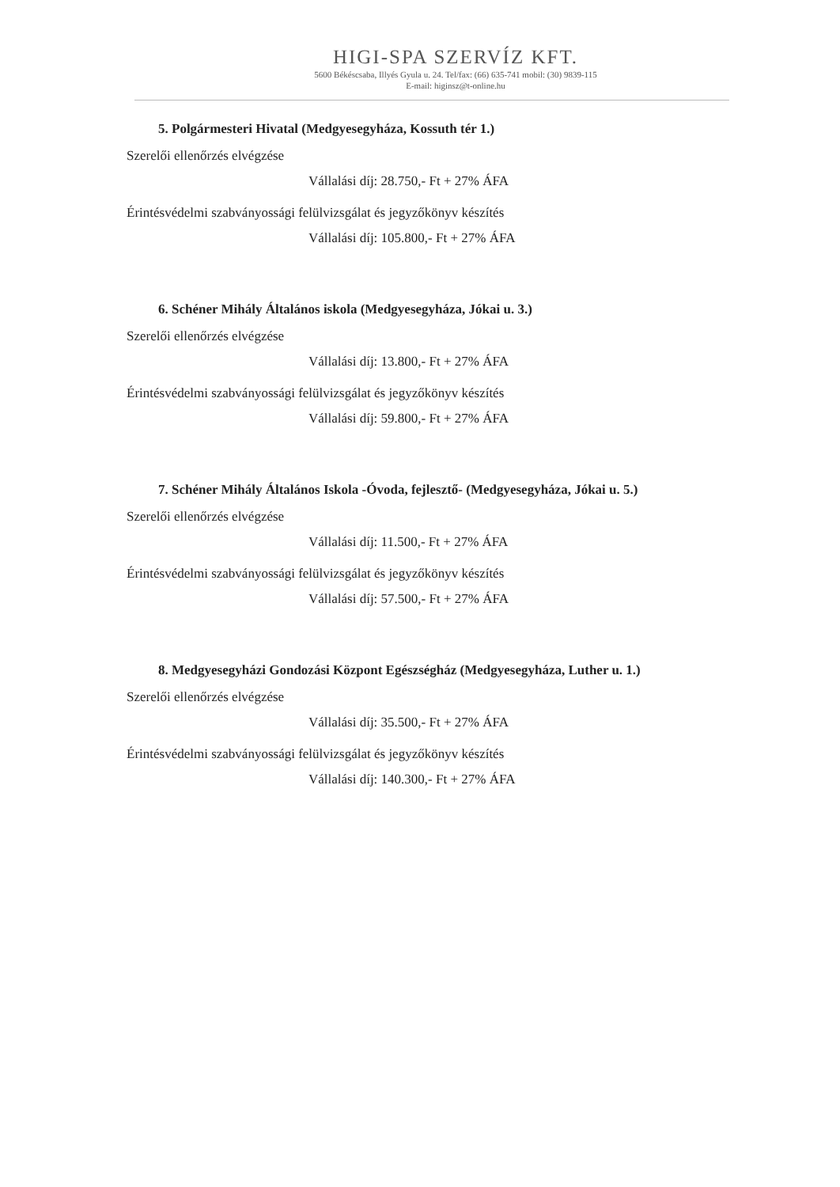HIGI-SPA SZERVÍZ KFT.
5600 Békéscsaba, Illyés Gyula u. 24. Tel/fax: (66) 635-741 mobil: (30) 9839-115
E-mail: higinsz@t-online.hu
5. Polgármesteri Hivatal (Medgyesegyháza, Kossuth tér 1.)
Szerelői ellenőrzés elvégzése
Vállalási díj: 28.750,- Ft + 27% ÁFA
Érintésvédelmi szabványossági felülvizsgálat és jegyzőkönyv készítés
Vállalási díj: 105.800,- Ft + 27% ÁFA
6. Schéner Mihály Általános iskola (Medgyesegyháza, Jókai u. 3.)
Szerelői ellenőrzés elvégzése
Vállalási díj: 13.800,- Ft + 27% ÁFA
Érintésvédelmi szabványossági felülvizsgálat és jegyzőkönyv készítés
Vállalási díj: 59.800,- Ft + 27% ÁFA
7. Schéner Mihály Általános Iskola -Óvoda, fejlesztő- (Medgyesegyháza, Jókai u. 5.)
Szerelői ellenőrzés elvégzése
Vállalási díj: 11.500,- Ft + 27% ÁFA
Érintésvédelmi szabványossági felülvizsgálat és jegyzőkönyv készítés
Vállalási díj: 57.500,- Ft + 27% ÁFA
8. Medgyesegyházi Gondozási Központ Egészségház (Medgyesegyháza, Luther u. 1.)
Szerelői ellenőrzés elvégzése
Vállalási díj: 35.500,- Ft + 27% ÁFA
Érintésvédelmi szabványossági felülvizsgálat és jegyzőkönyv készítés
Vállalási díj: 140.300,- Ft + 27% ÁFA